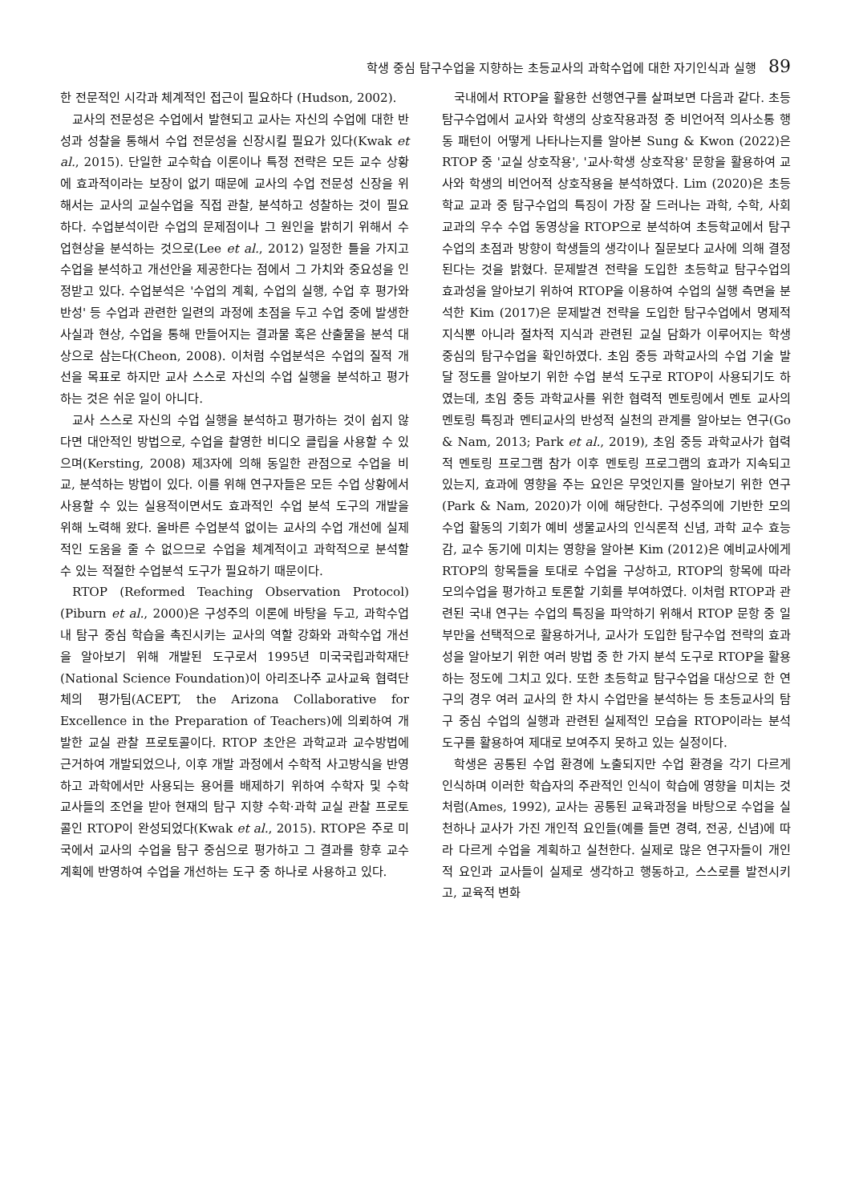학생 중심 탐구수업을 지향하는 초등교사의 과학수업에 대한 자기인식과 실행 89
한 전문적인 시각과 체계적인 접근이 필요하다 (Hudson, 2002).
교사의 전문성은 수업에서 발현되고 교사는 자신의 수업에 대한 반성과 성찰을 통해서 수업 전문성을 신장시킬 필요가 있다(Kwak et al., 2015). 단일한 교수학습 이론이나 특정 전략은 모든 교수 상황에 효과적이라는 보장이 없기 때문에 교사의 수업 전문성 신장을 위해서는 교사의 교실수업을 직접 관찰, 분석하고 성찰하는 것이 필요하다. 수업분석이란 수업의 문제점이나 그 원인을 밝히기 위해서 수업현상을 분석하는 것으로(Lee et al., 2012) 일정한 틀을 가지고 수업을 분석하고 개선안을 제공한다는 점에서 그 가치와 중요성을 인정받고 있다. 수업분석은 '수업의 계획, 수업의 실행, 수업 후 평가와 반성' 등 수업과 관련한 일련의 과정에 초점을 두고 수업 중에 발생한 사실과 현상, 수업을 통해 만들어지는 결과물 혹은 산출물을 분석 대상으로 삼는다(Cheon, 2008). 이처럼 수업분석은 수업의 질적 개선을 목표로 하지만 교사 스스로 자신의 수업 실행을 분석하고 평가하는 것은 쉬운 일이 아니다.
교사 스스로 자신의 수업 실행을 분석하고 평가하는 것이 쉽지 않다면 대안적인 방법으로, 수업을 촬영한 비디오 클립을 사용할 수 있으며(Kersting, 2008) 제3자에 의해 동일한 관점으로 수업을 비교, 분석하는 방법이 있다. 이를 위해 연구자들은 모든 수업 상황에서 사용할 수 있는 실용적이면서도 효과적인 수업 분석 도구의 개발을 위해 노력해 왔다. 올바른 수업분석 없이는 교사의 수업 개선에 실제적인 도움을 줄 수 없으므로 수업을 체계적이고 과학적으로 분석할 수 있는 적절한 수업분석 도구가 필요하기 때문이다.
RTOP (Reformed Teaching Observation Protocol) (Piburn et al., 2000)은 구성주의 이론에 바탕을 두고, 과학수업 내 탐구 중심 학습을 촉진시키는 교사의 역할 강화와 과학수업 개선을 알아보기 위해 개발된 도구로서 1995년 미국국립과학재단(National Science Foundation)이 아리조나주 교사교육 협력단체의 평가팀(ACEPT, the Arizona Collaborative for Excellence in the Preparation of Teachers)에 의뢰하여 개발한 교실 관찰 프로토콜이다. RTOP 초안은 과학교과 교수방법에 근거하여 개발되었으나, 이후 개발 과정에서 수학적 사고방식을 반영하고 과학에서만 사용되는 용어를 배제하기 위하여 수학자 및 수학 교사들의 조언을 받아 현재의 탐구 지향 수학·과학 교실 관찰 프로토콜인 RTOP이 완성되었다(Kwak et al., 2015). RTOP은 주로 미국에서 교사의 수업을 탐구 중심으로 평가하고 그 결과를 향후 교수 계획에 반영하여 수업을 개선하는 도구 중 하나로 사용하고 있다.
국내에서 RTOP을 활용한 선행연구를 살펴보면 다음과 같다. 초등 탐구수업에서 교사와 학생의 상호작용과정 중 비언어적 의사소통 행동 패턴이 어떻게 나타나는지를 알아본 Sung & Kwon (2022)은 RTOP 중 '교실 상호작용', '교사·학생 상호작용' 문항을 활용하여 교사와 학생의 비언어적 상호작용을 분석하였다. Lim (2020)은 초등학교 교과 중 탐구수업의 특징이 가장 잘 드러나는 과학, 수학, 사회 교과의 우수 수업 동영상을 RTOP으로 분석하여 초등학교에서 탐구수업의 초점과 방향이 학생들의 생각이나 질문보다 교사에 의해 결정된다는 것을 밝혔다. 문제발견 전략을 도입한 초등학교 탐구수업의 효과성을 알아보기 위하여 RTOP을 이용하여 수업의 실행 측면을 분석한 Kim (2017)은 문제발견 전략을 도입한 탐구수업에서 명제적 지식뿐 아니라 절차적 지식과 관련된 교실 담화가 이루어지는 학생 중심의 탐구수업을 확인하였다. 초임 중등 과학교사의 수업 기술 발달 정도를 알아보기 위한 수업 분석 도구로 RTOP이 사용되기도 하였는데, 초임 중등 과학교사를 위한 협력적 멘토링에서 멘토 교사의 멘토링 특징과 멘티교사의 반성적 실천의 관계를 알아보는 연구(Go & Nam, 2013; Park et al., 2019), 초임 중등 과학교사가 협력적 멘토링 프로그램 참가 이후 멘토링 프로그램의 효과가 지속되고 있는지, 효과에 영향을 주는 요인은 무엇인지를 알아보기 위한 연구(Park & Nam, 2020)가 이에 해당한다. 구성주의에 기반한 모의수업 활동의 기회가 예비 생물교사의 인식론적 신념, 과학 교수 효능감, 교수 동기에 미치는 영향을 알아본 Kim (2012)은 예비교사에게 RTOP의 항목들을 토대로 수업을 구상하고, RTOP의 항목에 따라 모의수업을 평가하고 토론할 기회를 부여하였다. 이처럼 RTOP과 관련된 국내 연구는 수업의 특징을 파악하기 위해서 RTOP 문항 중 일부만을 선택적으로 활용하거나, 교사가 도입한 탐구수업 전략의 효과성을 알아보기 위한 여러 방법 중 한 가지 분석 도구로 RTOP을 활용하는 정도에 그치고 있다. 또한 초등학교 탐구수업을 대상으로 한 연구의 경우 여러 교사의 한 차시 수업만을 분석하는 등 초등교사의 탐구 중심 수업의 실행과 관련된 실제적인 모습을 RTOP이라는 분석 도구를 활용하여 제대로 보여주지 못하고 있는 실정이다.
학생은 공통된 수업 환경에 노출되지만 수업 환경을 각기 다르게 인식하며 이러한 학습자의 주관적인 인식이 학습에 영향을 미치는 것처럼(Ames, 1992), 교사는 공통된 교육과정을 바탕으로 수업을 실천하나 교사가 가진 개인적 요인들(예를 들면 경력, 전공, 신념)에 따라 다르게 수업을 계획하고 실천한다. 실제로 많은 연구자들이 개인적 요인과 교사들이 실제로 생각하고 행동하고, 스스로를 발전시키고, 교육적 변화